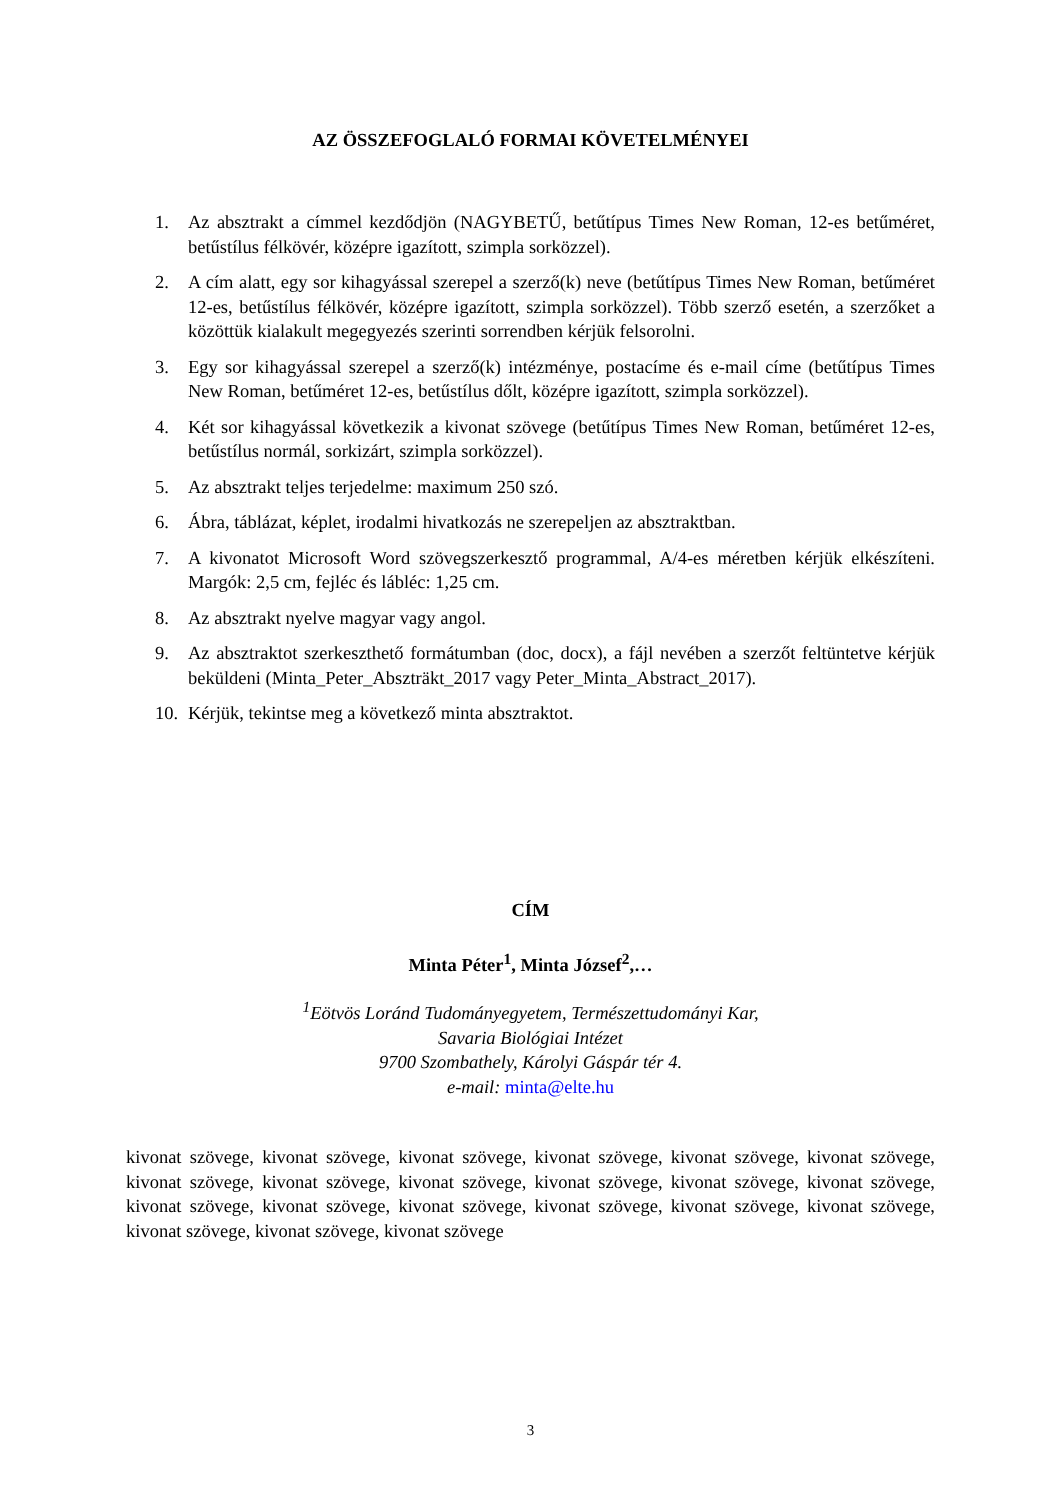AZ ÖSSZEFOGLALÓ FORMAI KÖVETELMÉNYEI
1. Az absztrakt a címmel kezdődjön (NAGYBETŰ, betűtípus Times New Roman, 12-es betűméret, betűstílus félkövér, középre igazított, szimpla sorközzel).
2. A cím alatt, egy sor kihagyással szerepel a szerző(k) neve (betűtípus Times New Roman, betűméret 12-es, betűstílus félkövér, középre igazított, szimpla sorközzel). Több szerző esetén, a szerzőket a közöttük kialakult megegyezés szerinti sorrendben kérjük felsorolni.
3. Egy sor kihagyással szerepel a szerző(k) intézménye, postacíme és e-mail címe (betűtípus Times New Roman, betűméret 12-es, betűstílus dőlt, középre igazított, szimpla sorközzel).
4. Két sor kihagyással következik a kivonat szövege (betűtípus Times New Roman, betűméret 12-es, betűstílus normál, sorkizárt, szimpla sorközzel).
5. Az absztrakt teljes terjedelme: maximum 250 szó.
6. Ábra, táblázat, képlet, irodalmi hivatkozás ne szerepeljen az absztraktban.
7. A kivonatot Microsoft Word szövegszerkesztő programmal, A/4-es méretben kérjük elkészíteni. Margók: 2,5 cm, fejléc és lábléc: 1,25 cm.
8. Az absztrakt nyelve magyar vagy angol.
9. Az absztraktot szerkeszthető formátumban (doc, docx), a fájl nevében a szerzőt feltüntetve kérjük beküldeni (Minta_Peter_Abszträkt_2017 vagy Peter_Minta_Abstract_2017).
10. Kérjük, tekintse meg a következő minta absztraktot.
CÍM
Minta Péter<sup>1</sup>, Minta József<sup>2</sup>,…
<sup>1</sup> Eötvös Loránd Tudományegyetem, Természettudományi Kar,
Savaria Biológiai Intézet
9700 Szombathely, Károlyi Gáspár tér 4.
e-mail: minta@elte.hu
kivonat szövege, kivonat szövege, kivonat szövege, kivonat szövege, kivonat szövege, kivonat szövege, kivonat szövege, kivonat szövege, kivonat szövege, kivonat szövege, kivonat szövege, kivonat szövege, kivonat szövege, kivonat szövege, kivonat szövege, kivonat szövege, kivonat szövege, kivonat szövege, kivonat szövege, kivonat szövege, kivonat szövege
3